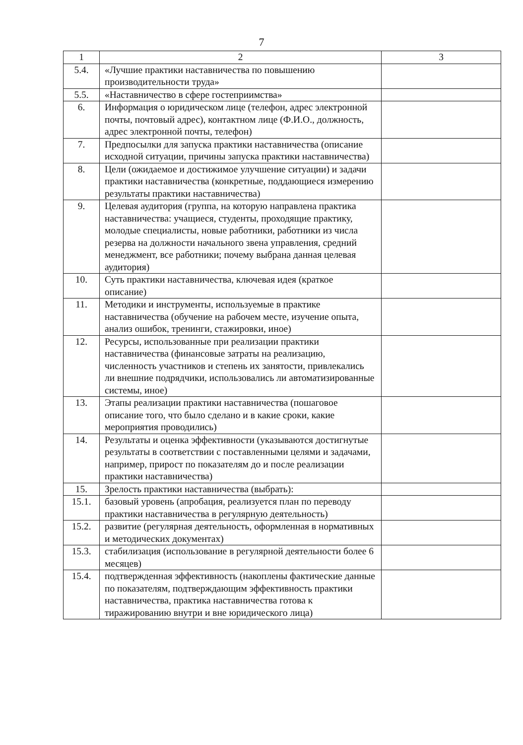7
| 1 | 2 | 3 |
| 5.4. | «Лучшие практики наставничества по повышению производительности труда» | |
| 5.5. | «Наставничество в сфере гостеприимства» | |
| 6. | Информация о юридическом лице (телефон, адрес электронной почты, почтовый адрес), контактном лице (Ф.И.О., должность, адрес электронной почты, телефон) | |
| 7. | Предпосылки для запуска практики наставничества (описание исходной ситуации, причины запуска практики наставничества) | |
| 8. | Цели (ожидаемое и достижимое улучшение ситуации) и задачи практики наставничества (конкретные, поддающиеся измерению результаты практики наставничества) | |
| 9. | Целевая аудитория (группа, на которую направлена практика наставничества: учащиеся, студенты, проходящие практику, молодые специалисты, новые работники, работники из числа резерва на должности начального звена управления, средний менеджмент, все работники; почему выбрана данная целевая аудитория) | |
| 10. | Суть практики наставничества, ключевая идея (краткое описание) | |
| 11. | Методики и инструменты, используемые в практике наставничества (обучение на рабочем месте, изучение опыта, анализ ошибок, тренинги, стажировки, иное) | |
| 12. | Ресурсы, использованные при реализации практики наставничества (финансовые затраты на реализацию, численность участников и степень их занятости, привлекались ли внешние подрядчики, использовались ли автоматизированные системы, иное) | |
| 13. | Этапы реализации практики наставничества (пошаговое описание того, что было сделано и в какие сроки, какие мероприятия проводились) | |
| 14. | Результаты и оценка эффективности (указываются достигнутые результаты в соответствии с поставленными целями и задачами, например, прирост по показателям до и после реализации практики наставничества) | |
| 15. | Зрелость практики наставничества (выбрать): | |
| 15.1. | базовый уровень (апробация, реализуется план по переводу практики наставничества в регулярную деятельность) | |
| 15.2. | развитие (регулярная деятельность, оформленная в нормативных и методических документах) | |
| 15.3. | стабилизация (использование в регулярной деятельности более 6 месяцев) | |
| 15.4. | подтвержденная эффективность (накоплены фактические данные по показателям, подтверждающим эффективность практики наставничества, практика наставничества готова к тиражированию внутри и вне юридического лица) | |